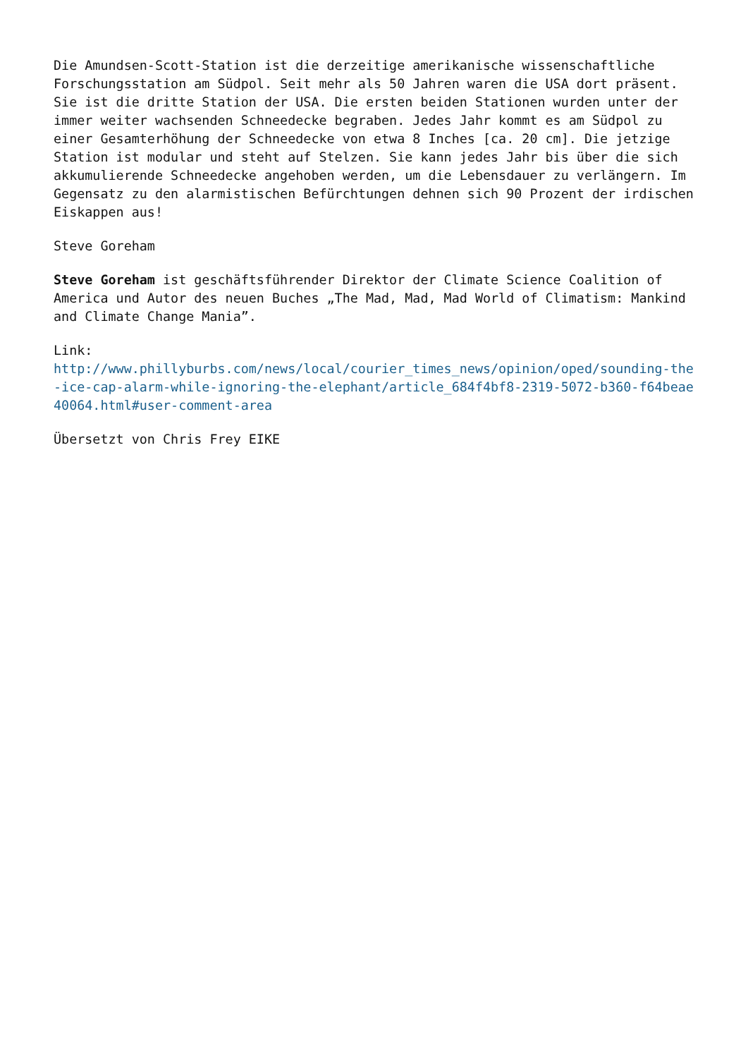Die Amundsen-Scott-Station ist die derzeitige amerikanische wissenschaftliche Forschungsstation am Südpol. Seit mehr als 50 Jahren waren die USA dort präsent. Sie ist die dritte Station der USA. Die ersten beiden Stationen wurden unter der immer weiter wachsenden Schneedecke begraben. Jedes Jahr kommt es am Südpol zu einer Gesamterhöhung der Schneedecke von etwa 8 Inches [ca. 20 cm]. Die jetzige Station ist modular und steht auf Stelzen. Sie kann jedes Jahr bis über die sich akkumulierende Schneedecke angehoben werden, um die Lebensdauer zu verlängern. Im Gegensatz zu den alarmistischen Befürchtungen dehnen sich 90 Prozent der irdischen Eiskappen aus!
Steve Goreham
Steve Goreham ist geschäftsführender Direktor der Climate Science Coalition of America und Autor des neuen Buches „The Mad, Mad, Mad World of Climatism: Mankind and Climate Change Mania”.
Link:
http://www.phillyburbs.com/news/local/courier_times_news/opinion/oped/sounding-the-ice-cap-alarm-while-ignoring-the-elephant/article_684f4bf8-2319-5072-b360-f64beae40064.html#user-comment-area
Übersetzt von Chris Frey EIKE